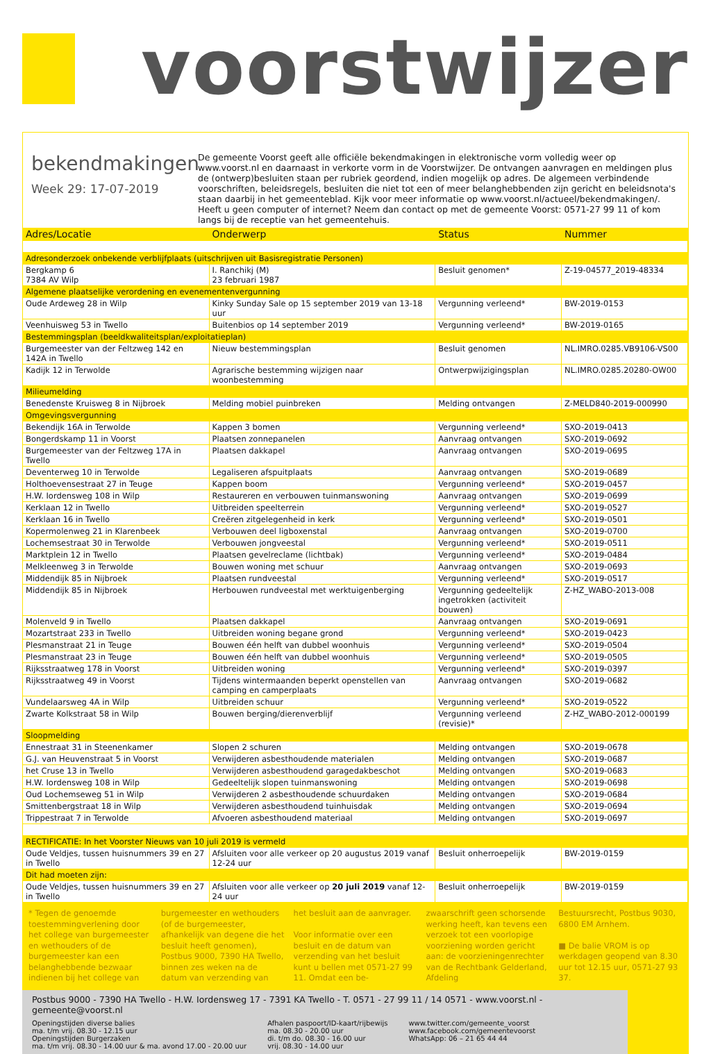voorstwijzer
bekendmakingen
Week 29: 17-07-2019
De gemeente Voorst geeft alle officiële bekendmakingen in elektronische vorm volledig weer op www.voorst.nl en daarnaast in verkorte vorm in de Voorstwijzer. De ontvangen aanvragen en meldingen plus de (ontwerp)besluiten staan per rubriek geordend, indien mogelijk op adres. De algemeen verbindende voorschriften, beleidsregels, besluiten die niet tot een of meer belanghebbenden zijn gericht en beleidsnota's staan daarbij in het gemeenteblad. Kijk voor meer informatie op www.voorst.nl/actueel/bekendmakingen/. Heeft u geen computer of internet? Neem dan contact op met de gemeente Voorst: 0571-27 99 11 of kom langs bij de receptie van het gemeentehuis.
| Adres/Locatie | Onderwerp | Status | Nummer |
| --- | --- | --- | --- |
| Adresonderzoek onbekende verblijfplaats (uitschrijven uit Basisregistratie Personen) | | | |
| Bergkamp 6 7384 AV Wilp | I. Ranchikj (M) 23 februari 1987 | Besluit genomen* | Z-19-04577_2019-48334 |
| Algemene plaatselijke verordening en evenementenvergunning | | | |
| Oude Ardeweg 28 in Wilp | Kinky Sunday Sale op 15 september 2019 van 13-18 uur | Vergunning verleend* | BW-2019-0153 |
| Veenhuisweg 53 in Twello | Buitenbios op 14 september 2019 | Vergunning verleend* | BW-2019-0165 |
| Bestemmingsplan (beeldkwaliteitsplan/exploitatieplan) | | | |
| Burgemeester van der Feltzweg 142 en 142A in Twello | Nieuw bestemmingsplan | Besluit genomen | NL.IMRO.0285.VB9106-VS00 |
| Kadijk 12 in Terwolde | Agrarische bestemming wijzigen naar woonbestemming | Ontwerpwijzigingsplan | NL.IMRO.0285.20280-OW00 |
| Milieumelding | | | |
| Benedenste Kruisweg 8 in Nijbroek | Melding mobiel puinbreken | Melding ontvangen | Z-MELD840-2019-000990 |
| Omgevingsvergunning | | | |
| Bekendijk 16A in Terwolde | Kappen 3 bomen | Vergunning verleend* | SXO-2019-0413 |
| Bongerdskamp 11 in Voorst | Plaatsen zonnepanelen | Aanvraag ontvangen | SXO-2019-0692 |
| Burgemeester van der Feltzweg 17A in Twello | Plaatsen dakkapel | Aanvraag ontvangen | SXO-2019-0695 |
| Deventerweg 10 in Terwolde | Legaliseren afspuitplaats | Aanvraag ontvangen | SXO-2019-0689 |
| Holthoevensestraat 27 in Teuge | Kappen boom | Vergunning verleend* | SXO-2019-0457 |
| H.W. Iordensweg 108 in Wilp | Restaureren en verbouwen tuinmanswoning | Aanvraag ontvangen | SXO-2019-0699 |
| Kerklaan 12 in Twello | Uitbreiden speelterrein | Vergunning verleend* | SXO-2019-0527 |
| Kerklaan 16 in Twello | Creëren zitgelegenheid in kerk | Vergunning verleend* | SXO-2019-0501 |
| Kopermolenweg 21 in Klarenbeek | Verbouwen deel ligboxenstal | Aanvraag ontvangen | SXO-2019-0700 |
| Lochemsestraat 30 in Terwolde | Verbouwen jongveestal | Vergunning verleend* | SXO-2019-0511 |
| Marktplein 12 in Twello | Plaatsen gevelreclame (lichtbak) | Vergunning verleend* | SXO-2019-0484 |
| Melkleenweg 3 in Terwolde | Bouwen woning met schuur | Aanvraag ontvangen | SXO-2019-0693 |
| Middendijk 85 in Nijbroek | Plaatsen rundveestal | Vergunning verleend* | SXO-2019-0517 |
| Middendijk 85 in Nijbroek | Herbouwen rundveestal met werktuigenberging | Vergunning gedeeltelijk ingetrokken (activiteit bouwen) | Z-HZ_WABO-2013-008 |
| Molenveld 9 in Twello | Plaatsen dakkapel | Aanvraag ontvangen | SXO-2019-0691 |
| Mozartstraat 233 in Twello | Uitbreiden woning begane grond | Vergunning verleend* | SXO-2019-0423 |
| Plesmanstraat 21 in Teuge | Bouwen één helft van dubbel woonhuis | Vergunning verleend* | SXO-2019-0504 |
| Plesmanstraat 23 in Teuge | Bouwen één helft van dubbel woonhuis | Vergunning verleend* | SXO-2019-0505 |
| Rijksstraatweg 178 in Voorst | Uitbreiden woning | Vergunning verleend* | SXO-2019-0397 |
| Rijksstraatweg 49 in Voorst | Tijdens wintermaanden beperkt openstellen van camping en camperplaats | Aanvraag ontvangen | SXO-2019-0682 |
| Vundelaarsweg 4A in Wilp | Uitbreiden schuur | Vergunning verleend* | SXO-2019-0522 |
| Zwarte Kolkstraat 58 in Wilp | Bouwen berging/dierenverblijf | Vergunning verleend (revisie)* | Z-HZ_WABO-2012-000199 |
| Sloopmelding | | | |
| Ennestraat 31 in Steenenkamer | Slopen 2 schuren | Melding ontvangen | SXO-2019-0678 |
| G.J. van Heuvenstraat 5 in Voorst | Verwijderen asbesthoudende materialen | Melding ontvangen | SXO-2019-0687 |
| het Cruse 13 in Twello | Verwijderen asbesthoudend garagedakbeschot | Melding ontvangen | SXO-2019-0683 |
| H.W. Iordensweg 108 in Wilp | Gedeeltelijk slopen tuinmanswoning | Melding ontvangen | SXO-2019-0698 |
| Oud Lochemseweg 51 in Wilp | Verwijderen 2 asbesthoudende schuurdaken | Melding ontvangen | SXO-2019-0684 |
| Smittenbergstraat 18 in Wilp | Verwijderen asbesthoudend tuinhuisdak | Melding ontvangen | SXO-2019-0694 |
| Trippestraat 7 in Terwolde | Afvoeren asbesthoudend materiaal | Melding ontvangen | SXO-2019-0697 |
| RECTIFICATIE: In het Voorster Nieuws van 10 juli 2019 is vermeld | | | |
| Oude Veldjes, tussen huisnummers 39 en 27 in Twello | Afsluiten voor alle verkeer op 20 augustus 2019 vanaf 12-24 uur | Besluit onherroepelijk | BW-2019-0159 |
| Dit had moeten zijn: | | | |
| Oude Veldjes, tussen huisnummers 39 en 27 in Twello | Afsluiten voor alle verkeer op 20 juli 2019 vanaf 12-24 uur | Besluit onherroepelijk | BW-2019-0159 |
* Tegen de genoemde toestemmingverlening door het college van burgemeester en wethouders of de burgemeester kan een belanghebbende bezwaar indienen bij het college van
burgemeester en wethouders (of de burgemeester, afhankelijk van degene die het besluit heeft genomen), Postbus 9000, 7390 HA Twello, binnen zes weken na de datum van verzending van
het besluit aan de aanvrager.
Voor informatie over een besluit en de datum van verzending van het besluit kunt u bellen met 0571-27 99 11. Omdat een be-
zwaarschrift geen schorsende werking heeft, kan tevens een verzoek tot een voorlopige voorziening worden gericht aan: de voorzieningenrechter van de Rechtbank Gelderland, Afdeling
Bestuursrecht, Postbus 9030, 6800 EM Arnhem.
■ De balie VROM is op werkdagen geopend van 8.30 uur tot 12.15 uur, 0571-27 93 37.
Postbus 9000 - 7390 HA Twello - H.W. Iordensweg 17 - 7391 KA Twello - T. 0571 - 27 99 11 / 14 0571 - www.voorst.nl - gemeente@voorst.nl
Openingstijden diverse balies
ma. t/m vrij. 08.30 - 12.15 uur
Openingstijden Burgerzaken
ma. t/m vrij. 08.30 - 14.00 uur & ma. avond 17.00 - 20.00 uur
Afhalen paspoort/ID-kaart/rijbewijs
ma. 08.30 - 20.00 uur
di. t/m do. 08.30 - 16.00 uur
vrij. 08.30 - 14.00 uur
www.twitter.com/gemeente_voorst
www.facebook.com/gemeentevoorst
WhatsApp: 06 – 21 65 44 44